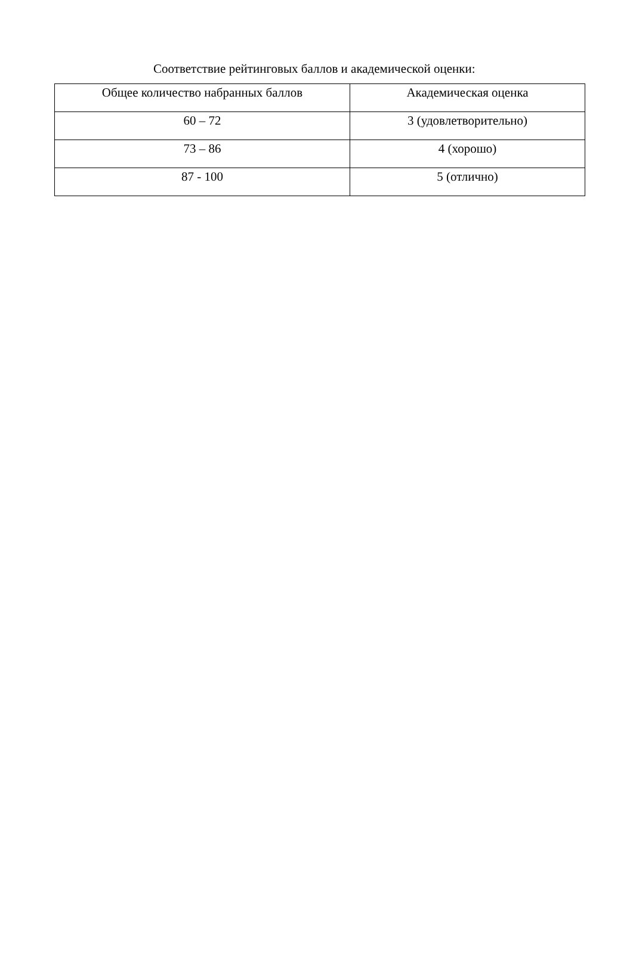Соответствие рейтинговых баллов и академической оценки:
| Общее количество набранных баллов | Академическая оценка |
| --- | --- |
| 60 – 72 | 3 (удовлетворительно) |
| 73 – 86 | 4 (хорошо) |
| 87 - 100 | 5 (отлично) |